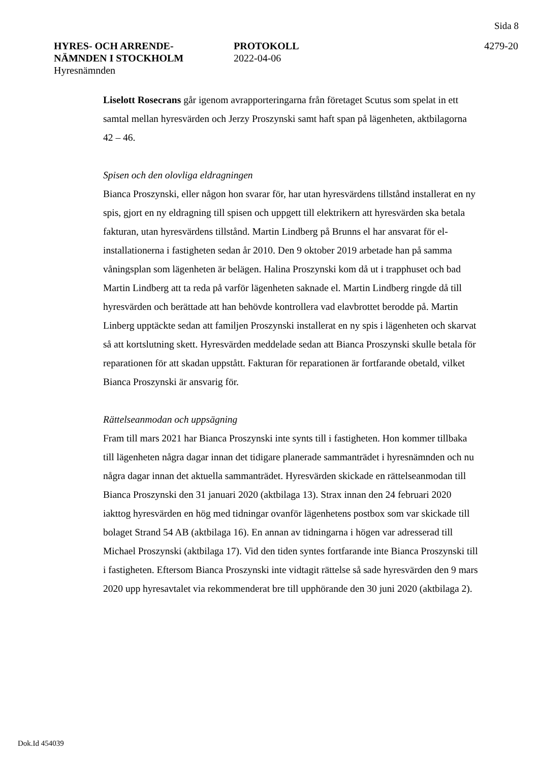Sida 8
HYRES- OCH ARRENDE-
NÄMNDEN I STOCKHOLM
Hyresnämnden
PROTOKOLL
2022-04-06
4279-20
Liselott Rosecrans går igenom avrapporteringarna från företaget Scutus som spelat in ett samtal mellan hyresvärden och Jerzy Proszynski samt haft span på lägenheten, aktbilagorna 42 – 46.
Spisen och den olovliga eldragningen
Bianca Proszynski, eller någon hon svarar för, har utan hyresvärdens tillstånd installerat en ny spis, gjort en ny eldragning till spisen och uppgett till elektrikern att hyresvärden ska betala fakturan, utan hyresvärdens tillstånd. Martin Lindberg på Brunns el har ansvarat för el-installationerna i fastigheten sedan år 2010. Den 9 oktober 2019 arbetade han på samma våningsplan som lägenheten är belägen. Halina Proszynski kom då ut i trapphuset och bad Martin Lindberg att ta reda på varför lägenheten saknade el. Martin Lindberg ringde då till hyresvärden och berättade att han behövde kontrollera vad elavbrottet berodde på. Martin Linberg upptäckte sedan att familjen Proszynski installerat en ny spis i lägenheten och skarvat så att kortslutning skett. Hyresvärden meddelade sedan att Bianca Proszynski skulle betala för reparationen för att skadan uppstått. Fakturan för reparationen är fortfarande obetald, vilket Bianca Proszynski är ansvarig för.
Rättelseanmodan och uppsägning
Fram till mars 2021 har Bianca Proszynski inte synts till i fastigheten. Hon kommer tillbaka till lägenheten några dagar innan det tidigare planerade sammanträdet i hyresnämnden och nu några dagar innan det aktuella sammanträdet. Hyresvärden skickade en rättelseanmodan till Bianca Proszynski den 31 januari 2020 (aktbilaga 13). Strax innan den 24 februari 2020 iakttog hyresvärden en hög med tidningar ovanför lägenhetens postbox som var skickade till bolaget Strand 54 AB (aktbilaga 16). En annan av tidningarna i högen var adresserad till Michael Proszynski (aktbilaga 17). Vid den tiden syntes fortfarande inte Bianca Proszynski till i fastigheten. Eftersom Bianca Proszynski inte vidtagit rättelse så sade hyresvärden den 9 mars 2020 upp hyresavtalet via rekommenderat bre till upphörande den 30 juni 2020 (aktbilaga 2).
Dok.Id 454039